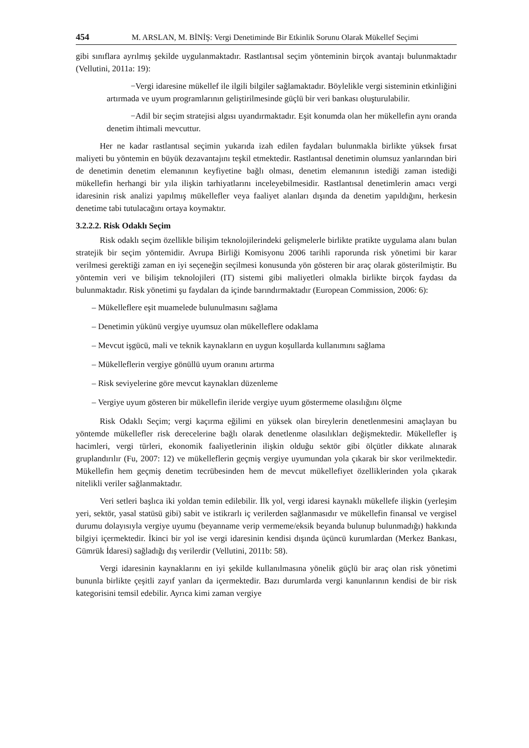454 M. ARSLAN, M. BİNİŞ: Vergi Denetiminde Bir Etkinlik Sorunu Olarak Mükellef Seçimi
gibi sınıflara ayrılmış şekilde uygulanmaktadır. Rastlantısal seçim yönteminin birçok avantajı bulunmaktadır (Vellutini, 2011a: 19):
−Vergi idaresine mükellef ile ilgili bilgiler sağlamaktadır. Böylelikle vergi sisteminin etkinliğini artırmada ve uyum programlarının geliştirilmesinde güçlü bir veri bankası oluşturulabilir.
−Adil bir seçim stratejisi algısı uyandırmaktadır. Eşit konumda olan her mükellefin aynı oranda denetim ihtimali mevcuttur.
Her ne kadar rastlantısal seçimin yukarıda izah edilen faydaları bulunmakla birlikte yüksek fırsat maliyeti bu yöntemin en büyük dezavantajını teşkil etmektedir. Rastlantısal denetimin olumsuz yanlarından biri de denetimin denetim elemanının keyfiyetine bağlı olması, denetim elemanının istediği zaman istediği mükellefin herhangi bir yıla ilişkin tarhiyatlarını inceleyebilmesidir. Rastlantısal denetimlerin amacı vergi idaresinin risk analizi yapılmış mükellefler veya faaliyet alanları dışında da denetim yapıldığını, herkesin denetime tabi tutulacağını ortaya koymaktır.
3.2.2.2. Risk Odaklı Seçim
Risk odaklı seçim özellikle bilişim teknolojilerindeki gelişmelerle birlikte pratikte uygulama alanı bulan stratejik bir seçim yöntemidir. Avrupa Birliği Komisyonu 2006 tarihli raporunda risk yönetimi bir karar verilmesi gerektiği zaman en iyi seçeneğin seçilmesi konusunda yön gösteren bir araç olarak gösterilmiştir. Bu yöntemin veri ve bilişim teknolojileri (IT) sistemi gibi maliyetleri olmakla birlikte birçok faydası da bulunmaktadır. Risk yönetimi şu faydaları da içinde barındırmaktadır (European Commission, 2006: 6):
– Mükelleflere eşit muamelede bulunulmasını sağlama
– Denetimin yükünü vergiye uyumsuz olan mükelleflere odaklama
– Mevcut işgücü, mali ve teknik kaynakların en uygun koşullarda kullanımını sağlama
– Mükelleflerin vergiye gönüllü uyum oranını artırma
– Risk seviyelerine göre mevcut kaynakları düzenleme
– Vergiye uyum gösteren bir mükellefin ileride vergiye uyum göstermeme olasılığını ölçme
Risk Odaklı Seçim; vergi kaçırma eğilimi en yüksek olan bireylerin denetlenmesini amaçlayan bu yöntemde mükellefler risk derecelerine bağlı olarak denetlenme olasılıkları değişmektedir. Mükellefler iş hacimleri, vergi türleri, ekonomik faaliyetlerinin ilişkin olduğu sektör gibi ölçütler dikkate alınarak gruplandırılır (Fu, 2007: 12) ve mükelleflerin geçmiş vergiye uyumundan yola çıkarak bir skor verilmektedir. Mükellefin hem geçmiş denetim tecrübesinden hem de mevcut mükellefiyet özelliklerinden yola çıkarak nitelikli veriler sağlanmaktadır.
Veri setleri başlıca iki yoldan temin edilebilir. İlk yol, vergi idaresi kaynaklı mükellefe ilişkin (yerleşim yeri, sektör, yasal statüsü gibi) sabit ve istikrarlı iç verilerden sağlanmasıdır ve mükellefin finansal ve vergisel durumu dolayısıyla vergiye uyumu (beyanname verip vermeme/eksik beyanda bulunup bulunmadığı) hakkında bilgiyi içermektedir. İkinci bir yol ise vergi idaresinin kendisi dışında üçüncü kurumlardan (Merkez Bankası, Gümrük İdaresi) sağladığı dış verilerdir (Vellutini, 2011b: 58).
Vergi idaresinin kaynaklarını en iyi şekilde kullanılmasına yönelik güçlü bir araç olan risk yönetimi bununla birlikte çeşitli zayıf yanları da içermektedir. Bazı durumlarda vergi kanunlarının kendisi de bir risk kategorisini temsil edebilir. Ayrıca kimi zaman vergiye